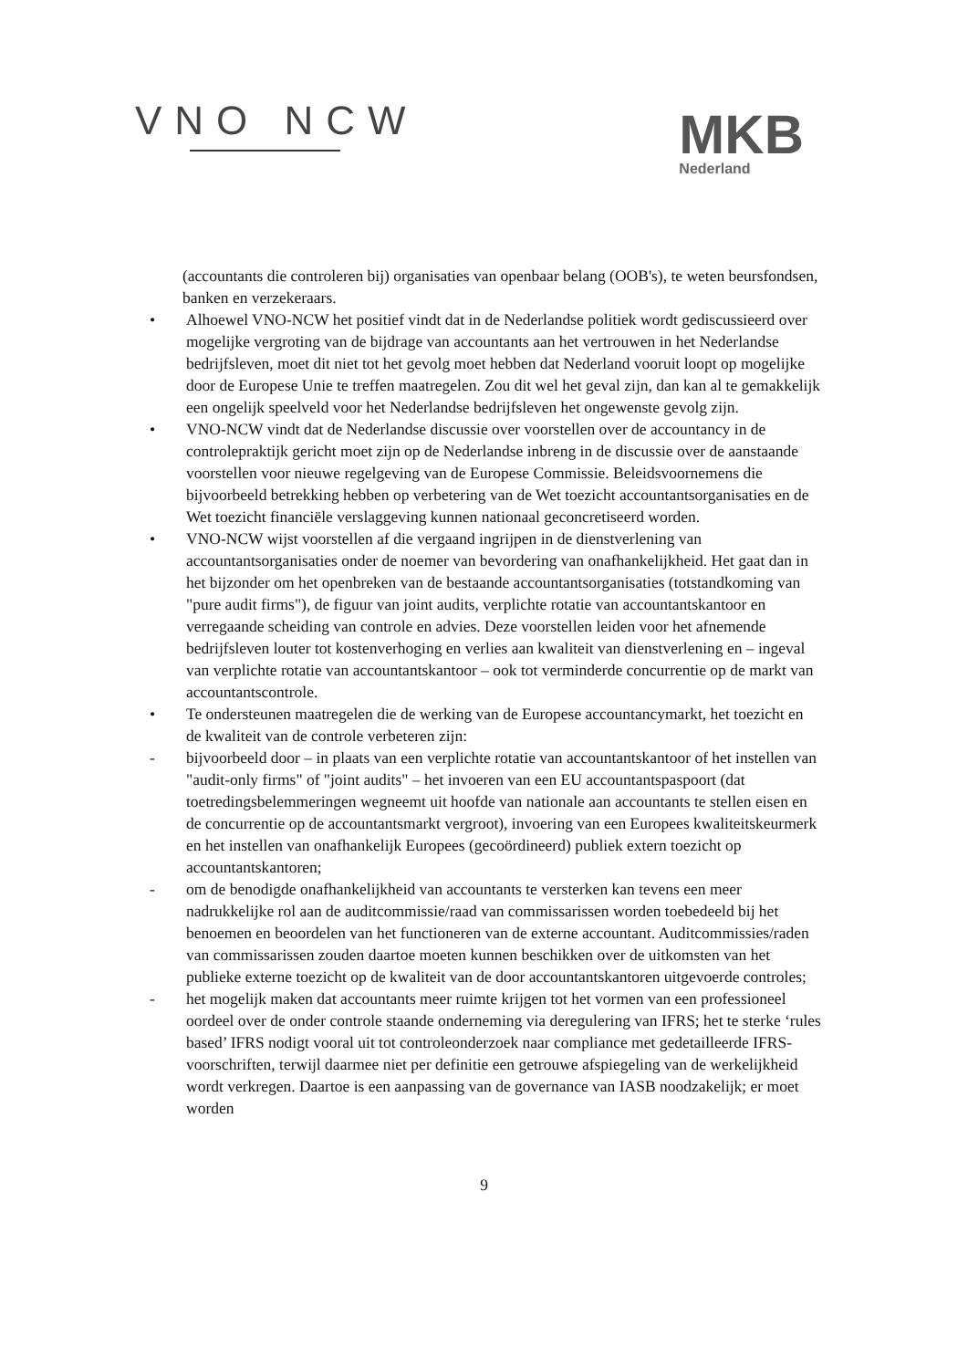VNO NCW
MKB
Nederland
(accountants die controleren bij) organisaties van openbaar belang (OOB's), te weten beursfondsen, banken en verzekeraars.
• Alhoewel VNO-NCW het positief vindt dat in de Nederlandse politiek wordt gediscussieerd over mogelijke vergroting van de bijdrage van accountants aan het vertrouwen in het Nederlandse bedrijfsleven, moet dit niet tot het gevolg moet hebben dat Nederland vooruit loopt op mogelijke door de Europese Unie te treffen maatregelen. Zou dit wel het geval zijn, dan kan al te gemakkelijk een ongelijk speelveld voor het Nederlandse bedrijfsleven het ongewenste gevolg zijn.
• VNO-NCW vindt dat de Nederlandse discussie over voorstellen over de accountancy in de controlepraktijk gericht moet zijn op de Nederlandse inbreng in de discussie over de aanstaande voorstellen voor nieuwe regelgeving van de Europese Commissie. Beleidsvoornemens die bijvoorbeeld betrekking hebben op verbetering van de Wet toezicht accountantsorganisaties en de Wet toezicht financiële verslaggeving kunnen nationaal geconcretiseerd worden.
• VNO-NCW wijst voorstellen af die vergaand ingrijpen in de dienstverlening van accountantsorganisaties onder de noemer van bevordering van onafhankelijkheid. Het gaat dan in het bijzonder om het openbreken van de bestaande accountantsorganisaties (totstandkoming van "pure audit firms"), de figuur van joint audits, verplichte rotatie van accountantskantoor en verregaande scheiding van controle en advies. Deze voorstellen leiden voor het afnemende bedrijfsleven louter tot kostenverhoging en verlies aan kwaliteit van dienstverlening en – ingeval van verplichte rotatie van accountantskantoor – ook tot verminderde concurrentie op de markt van accountantscontrole.
• Te ondersteunen maatregelen die de werking van de Europese accountancymarkt, het toezicht en de kwaliteit van de controle verbeteren zijn:
- bijvoorbeeld door – in plaats van een verplichte rotatie van accountantskantoor of het instellen van "audit-only firms" of "joint audits" – het invoeren van een EU accountantspaspoort (dat toetredingsbelemmeringen wegneemt uit hoofde van nationale aan accountants te stellen eisen en de concurrentie op de accountantsmarkt vergroot), invoering van een Europees kwaliteitskeurmerk en het instellen van onafhankelijk Europees (gecoördineerd) publiek extern toezicht op accountantskantoren;
- om de benodigde onafhankelijkheid van accountants te versterken kan tevens een meer nadrukkelijke rol aan de auditcommissie/raad van commissarissen worden toebedeeld bij het benoemen en beoordelen van het functioneren van de externe accountant. Auditcommissies/raden van commissarissen zouden daartoe moeten kunnen beschikken over de uitkomsten van het publieke externe toezicht op de kwaliteit van de door accountantskantoren uitgevoerde controles;
- het mogelijk maken dat accountants meer ruimte krijgen tot het vormen van een professioneel oordeel over de onder controle staande onderneming via deregulering van IFRS; het te sterke ‘rules based’ IFRS nodigt vooral uit tot controleonderzoek naar compliance met gedetailleerde IFRS-voorschriften, terwijl daarmee niet per definitie een getrouwe afspiegeling van de werkelijkheid wordt verkregen. Daartoe is een aanpassing van de governance van IASB noodzakelijk; er moet worden
9